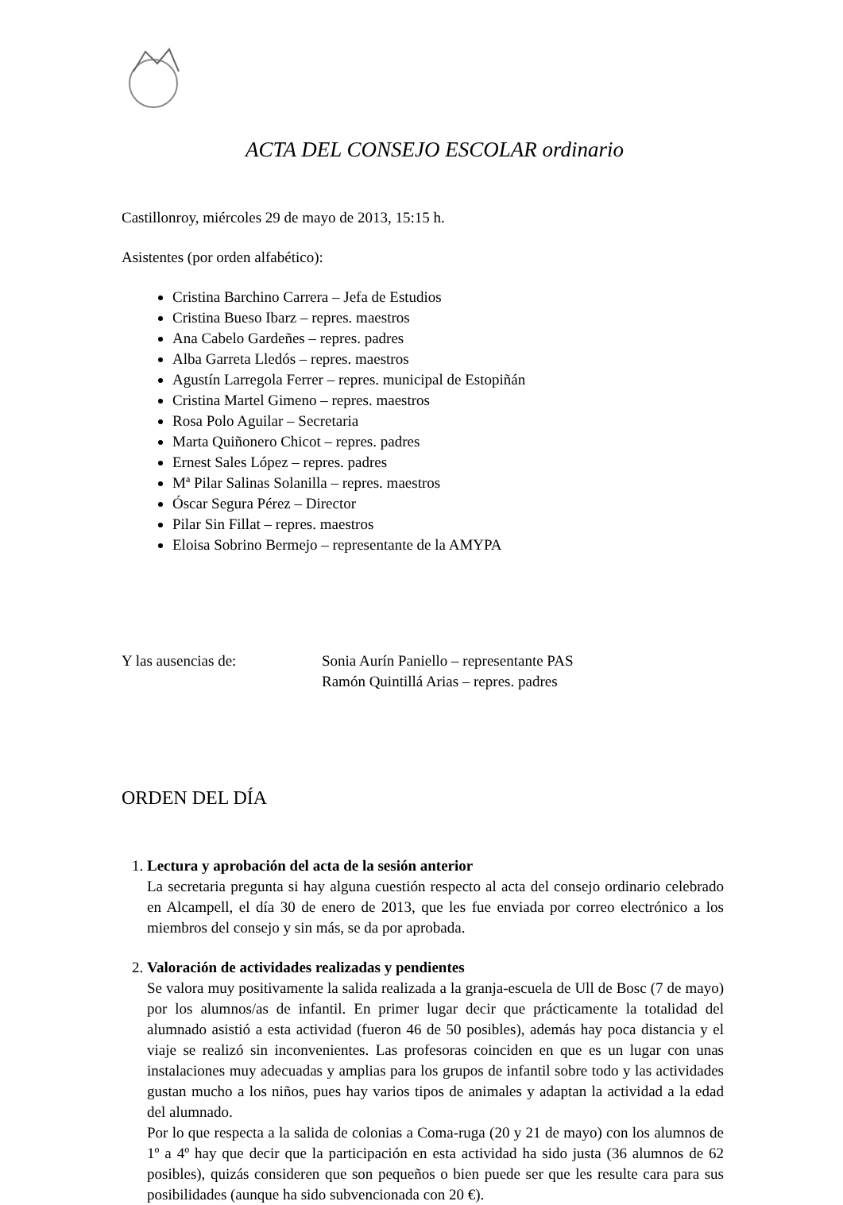ACTA DEL CONSEJO ESCOLAR ordinario
Castillonroy, miércoles 29 de mayo de 2013, 15:15 h.
Asistentes (por orden alfabético):
Cristina Barchino Carrera – Jefa de Estudios
Cristina Bueso Ibarz – repres. maestros
Ana Cabelo Gardeñes – repres. padres
Alba Garreta Lledós – repres. maestros
Agustín Larregola Ferrer – repres. municipal de Estopiñán
Cristina Martel Gimeno – repres. maestros
Rosa Polo Aguilar – Secretaria
Marta Quiñonero Chicot – repres. padres
Ernest Sales López – repres. padres
Mª Pilar Salinas Solanilla – repres. maestros
Óscar Segura Pérez – Director
Pilar Sin Fillat – repres. maestros
Eloisa Sobrino Bermejo – representante de la AMYPA
Y las ausencias de: Sonia Aurín Paniello – representante PAS
Ramón Quintillá Arias – repres. padres
ORDEN DEL DÍA
1. Lectura y aprobación del acta de la sesión anterior
La secretaria pregunta si hay alguna cuestión respecto al acta del consejo ordinario celebrado en Alcampell, el día 30 de enero de 2013, que les fue enviada por correo electrónico a los miembros del consejo y sin más, se da por aprobada.
2. Valoración de actividades realizadas y pendientes
Se valora muy positivamente la salida realizada a la granja-escuela de Ull de Bosc (7 de mayo) por los alumnos/as de infantil. En primer lugar decir que prácticamente la totalidad del alumnado asistió a esta actividad (fueron 46 de 50 posibles), además hay poca distancia y el viaje se realizó sin inconvenientes. Las profesoras coinciden en que es un lugar con unas instalaciones muy adecuadas y amplias para los grupos de infantil sobre todo y las actividades gustan mucho a los niños, pues hay varios tipos de animales y adaptan la actividad a la edad del alumnado.
Por lo que respecta a la salida de colonias a Coma-ruga (20 y 21 de mayo) con los alumnos de 1º a 4º hay que decir que la participación en esta actividad ha sido justa (36 alumnos de 62 posibles), quizás consideren que son pequeños o bien puede ser que les resulte cara para sus posibilidades (aunque ha sido subvencionada con 20 €).